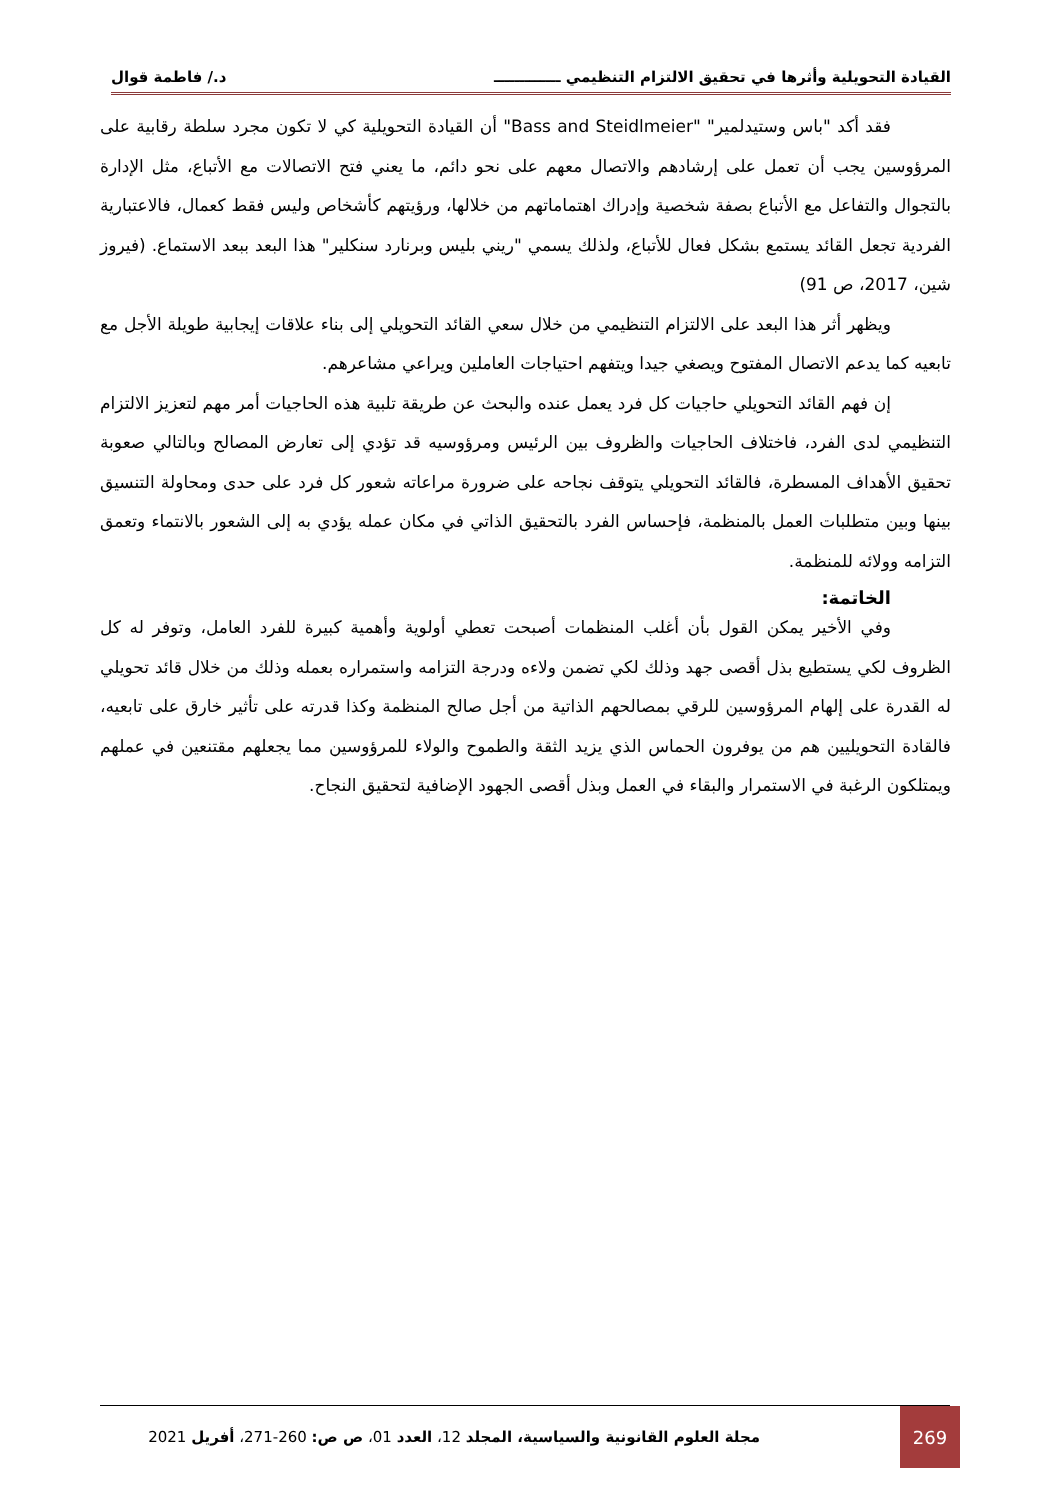القيادة التحويلية وأثرها في تحقيق الالتزام التنظيمي ـــــــــــــ د./ فاطمة قوال
فقد أكد "باس وستيدلمير" "Bass and Steidlmeier" أن القيادة التحويلية كي لا تكون مجرد سلطة رقابية على المرؤوسين يجب أن تعمل على إرشادهم والاتصال معهم على نحو دائم، ما يعني فتح الاتصالات مع الأتباع، مثل الإدارة بالتجوال والتفاعل مع الأتباع بصفة شخصية وإدراك اهتماماتهم من خلالها، ورؤيتهم كأشخاص وليس فقط كعمال، فالاعتبارية الفردية تجعل القائد يستمع بشكل فعال للأتباع، ولذلك يسمي "ريني بليس وبرنارد سنكلير" هذا البعد ببعد الاستماع. (فيروز شين، 2017، ص 91)
ويظهر أثر هذا البعد على الالتزام التنظيمي من خلال سعي القائد التحويلي إلى بناء علاقات إيجابية طويلة الأجل مع تابعيه كما يدعم الاتصال المفتوح ويصغي جيدا ويتفهم احتياجات العاملين ويراعي مشاعرهم.
إن فهم القائد التحويلي حاجيات كل فرد يعمل عنده والبحث عن طريقة تلبية هذه الحاجيات أمر مهم لتعزيز الالتزام التنظيمي لدى الفرد، فاختلاف الحاجيات والظروف بين الرئيس ومرؤوسيه قد تؤدي إلى تعارض المصالح وبالتالي صعوبة تحقيق الأهداف المسطرة، فالقائد التحويلي يتوقف نجاحه على ضرورة مراعاته شعور كل فرد على حدى ومحاولة التنسيق بينها وبين متطلبات العمل بالمنظمة، فإحساس الفرد بالتحقيق الذاتي في مكان عمله يؤدي به إلى الشعور بالانتماء وتعمق التزامه وولائه للمنظمة.
الخاتمة:
وفي الأخير يمكن القول بأن أغلب المنظمات أصبحت تعطي أولوية وأهمية كبيرة للفرد العامل، وتوفر له كل الظروف لكي يستطيع بذل أقصى جهد وذلك لكي تضمن ولاءه ودرجة التزامه واستمراره بعمله وذلك من خلال قائد تحويلي له القدرة على إلهام المرؤوسين للرقي بمصالحهم الذاتية من أجل صالح المنظمة وكذا قدرته على تأثير خارق على تابعيه، فالقادة التحويليين هم من يوفرون الحماس الذي يزيد الثقة والطموح والولاء للمرؤوسين مما يجعلهم مقتنعين في عملهم ويمتلكون الرغبة في الاستمرار والبقاء في العمل وبذل أقصى الجهود الإضافية لتحقيق النجاح.
269
مجلة العلوم القانونية والسياسية، المجلد 12، العدد 01، ص ص: 260-271، أفريل 2021